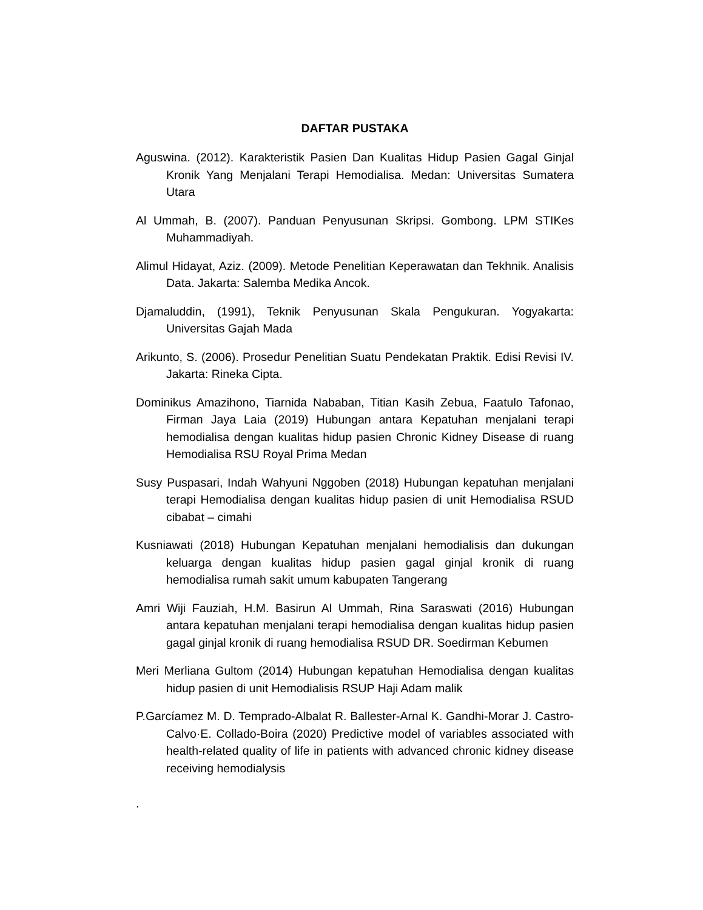DAFTAR PUSTAKA
Aguswina. (2012). Karakteristik Pasien Dan Kualitas Hidup Pasien Gagal Ginjal Kronik Yang Menjalani Terapi Hemodialisa. Medan: Universitas Sumatera Utara
Al Ummah, B. (2007). Panduan Penyusunan Skripsi. Gombong. LPM STIKes Muhammadiyah.
Alimul Hidayat, Aziz. (2009). Metode Penelitian Keperawatan dan Tekhnik. Analisis Data. Jakarta: Salemba Medika Ancok.
Djamaluddin, (1991), Teknik Penyusunan Skala Pengukuran. Yogyakarta: Universitas Gajah Mada
Arikunto, S. (2006). Prosedur Penelitian Suatu Pendekatan Praktik. Edisi Revisi IV. Jakarta: Rineka Cipta.
Dominikus Amazihono, Tiarnida Nababan, Titian Kasih Zebua, Faatulo Tafonao, Firman Jaya Laia (2019) Hubungan antara Kepatuhan menjalani terapi hemodialisa dengan kualitas hidup pasien Chronic Kidney Disease di ruang Hemodialisa RSU Royal Prima Medan
Susy Puspasari, Indah Wahyuni Nggoben (2018) Hubungan kepatuhan menjalani terapi Hemodialisa dengan kualitas hidup pasien di unit Hemodialisa RSUD cibabat – cimahi
Kusniawati (2018) Hubungan Kepatuhan menjalani hemodialisis dan dukungan keluarga dengan kualitas hidup pasien gagal ginjal kronik di ruang hemodialisa rumah sakit umum kabupaten Tangerang
Amri Wiji Fauziah, H.M. Basirun Al Ummah, Rina Saraswati (2016) Hubungan antara kepatuhan menjalani terapi hemodialisa dengan kualitas hidup pasien gagal ginjal kronik di ruang hemodialisa RSUD DR. Soedirman Kebumen
Meri Merliana Gultom (2014) Hubungan kepatuhan Hemodialisa dengan kualitas hidup pasien di unit Hemodialisis RSUP Haji Adam malik
P.Garcíamez M. D. Temprado-Albalat R. Ballester-Arnal K. Gandhi-Morar J. Castro-Calvo·E. Collado-Boira (2020) Predictive model of variables associated with health-related quality of life in patients with advanced chronic kidney disease receiving hemodialysis
.